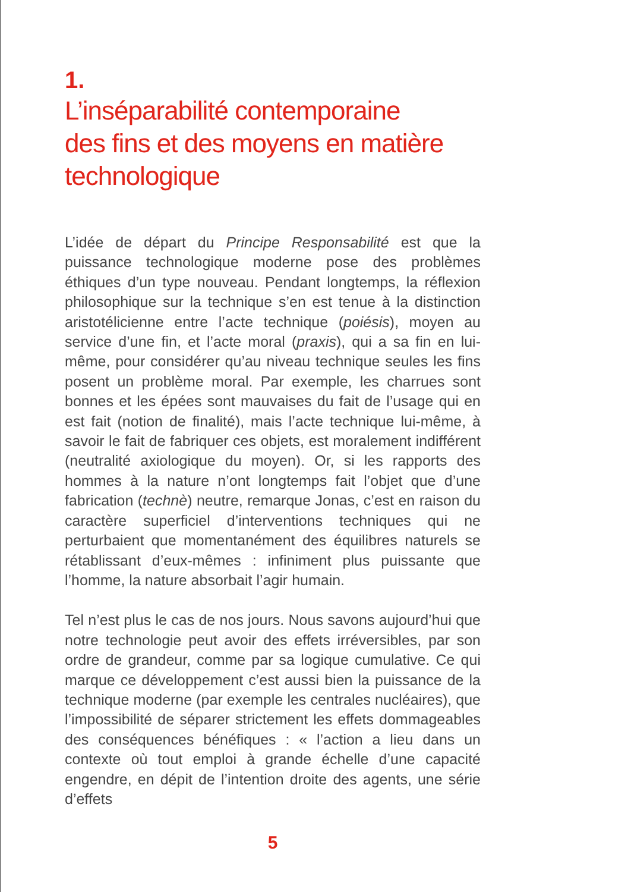1.
L’inséparabilité contemporaine
des fins et des moyens en matière
technologique
L’idée de départ du Principe Responsabilité est que la puissance technologique moderne pose des problèmes éthiques d’un type nouveau. Pendant longtemps, la réflexion philosophique sur la technique s’en est tenue à la distinction aristotélicienne entre l’acte technique (poiésis), moyen au service d’une fin, et l’acte moral (praxis), qui a sa fin en lui-même, pour considérer qu’au niveau technique seules les fins posent un problème moral. Par exemple, les charrues sont bonnes et les épées sont mauvaises du fait de l’usage qui en est fait (notion de finalité), mais l’acte technique lui-même, à savoir le fait de fabriquer ces objets, est moralement indifférent (neutralité axiologique du moyen). Or, si les rapports des hommes à la nature n’ont longtemps fait l’objet que d’une fabrication (technè) neutre, remarque Jonas, c’est en raison du caractère superficiel d’interventions techniques qui ne perturbaient que momentanément des équilibres naturels se rétablissant d’eux-mêmes : infiniment plus puissante que l’homme, la nature absorbait l’agir humain.
Tel n’est plus le cas de nos jours. Nous savons aujourd’hui que notre technologie peut avoir des effets irréversibles, par son ordre de grandeur, comme par sa logique cumulative. Ce qui marque ce développement c’est aussi bien la puissance de la technique moderne (par exemple les centrales nucléaires), que l’impossibilité de séparer strictement les effets dommageables des conséquences bénéfiques : « l’action a lieu dans un contexte où tout emploi à grande échelle d’une capacité engendre, en dépit de l’intention droite des agents, une série d’effets
5